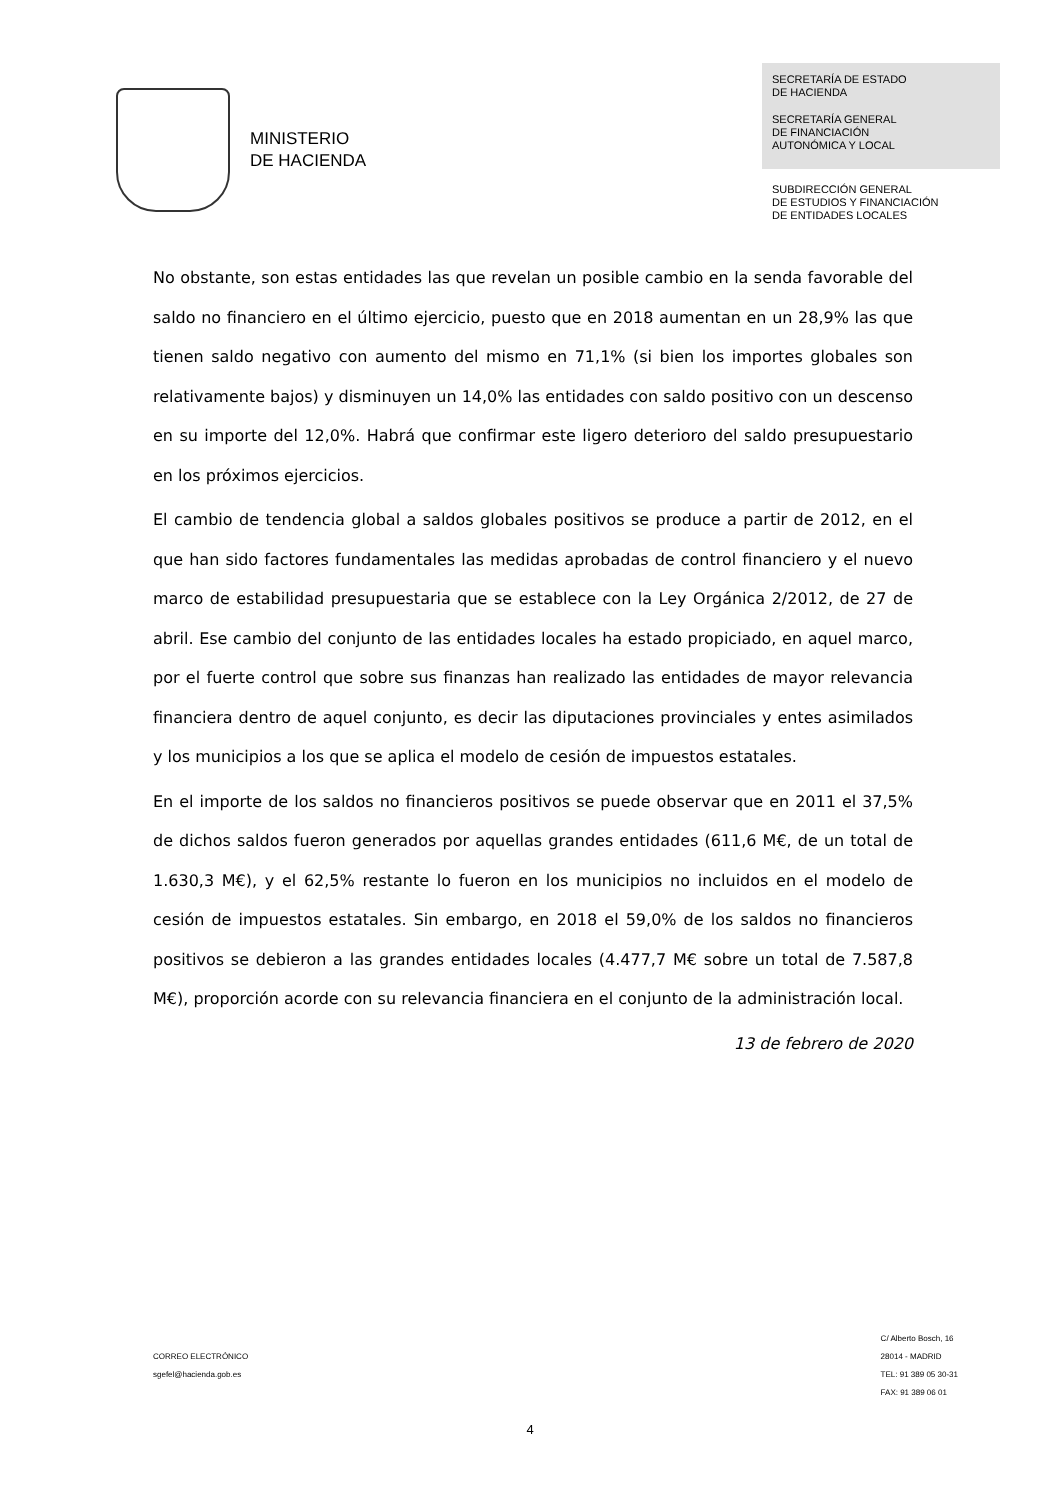MINISTERIO
DE HACIENDA
SECRETARÍA DE ESTADO
DE HACIENDA
SECRETARÍA GENERAL
DE FINANCIACIÓN
AUTONÓMICA Y LOCAL
SUBDIRECCIÓN GENERAL
DE ESTUDIOS Y FINANCIACIÓN
DE ENTIDADES LOCALES
No obstante, son estas entidades las que revelan un posible cambio en la senda favorable del saldo no financiero en el último ejercicio, puesto que en 2018 aumentan en un 28,9% las que tienen saldo negativo con aumento del mismo en 71,1% (si bien los importes globales son relativamente bajos) y disminuyen un 14,0% las entidades con saldo positivo con un descenso en su importe del 12,0%. Habrá que confirmar este ligero deterioro del saldo presupuestario en los próximos ejercicios.
El cambio de tendencia global a saldos globales positivos se produce a partir de 2012, en el que han sido factores fundamentales las medidas aprobadas de control financiero y el nuevo marco de estabilidad presupuestaria que se establece con la Ley Orgánica 2/2012, de 27 de abril. Ese cambio del conjunto de las entidades locales ha estado propiciado, en aquel marco, por el fuerte control que sobre sus finanzas han realizado las entidades de mayor relevancia financiera dentro de aquel conjunto, es decir las diputaciones provinciales y entes asimilados y los municipios a los que se aplica el modelo de cesión de impuestos estatales.
En el importe de los saldos no financieros positivos se puede observar que en 2011 el 37,5% de dichos saldos fueron generados por aquellas grandes entidades (611,6 M€, de un total de 1.630,3 M€), y el 62,5% restante lo fueron en los municipios no incluidos en el modelo de cesión de impuestos estatales. Sin embargo, en 2018 el 59,0% de los saldos no financieros positivos se debieron a las grandes entidades locales (4.477,7 M€ sobre un total de 7.587,8 M€), proporción acorde con su relevancia financiera en el conjunto de la administración local.
13 de febrero de 2020
CORREO ELECTRÓNICO
sgefel@hacienda.gob.es
C/ Alberto Bosch, 16
28014 - MADRID
TEL: 91 389 05 30-31
FAX: 91 389 06 01
4